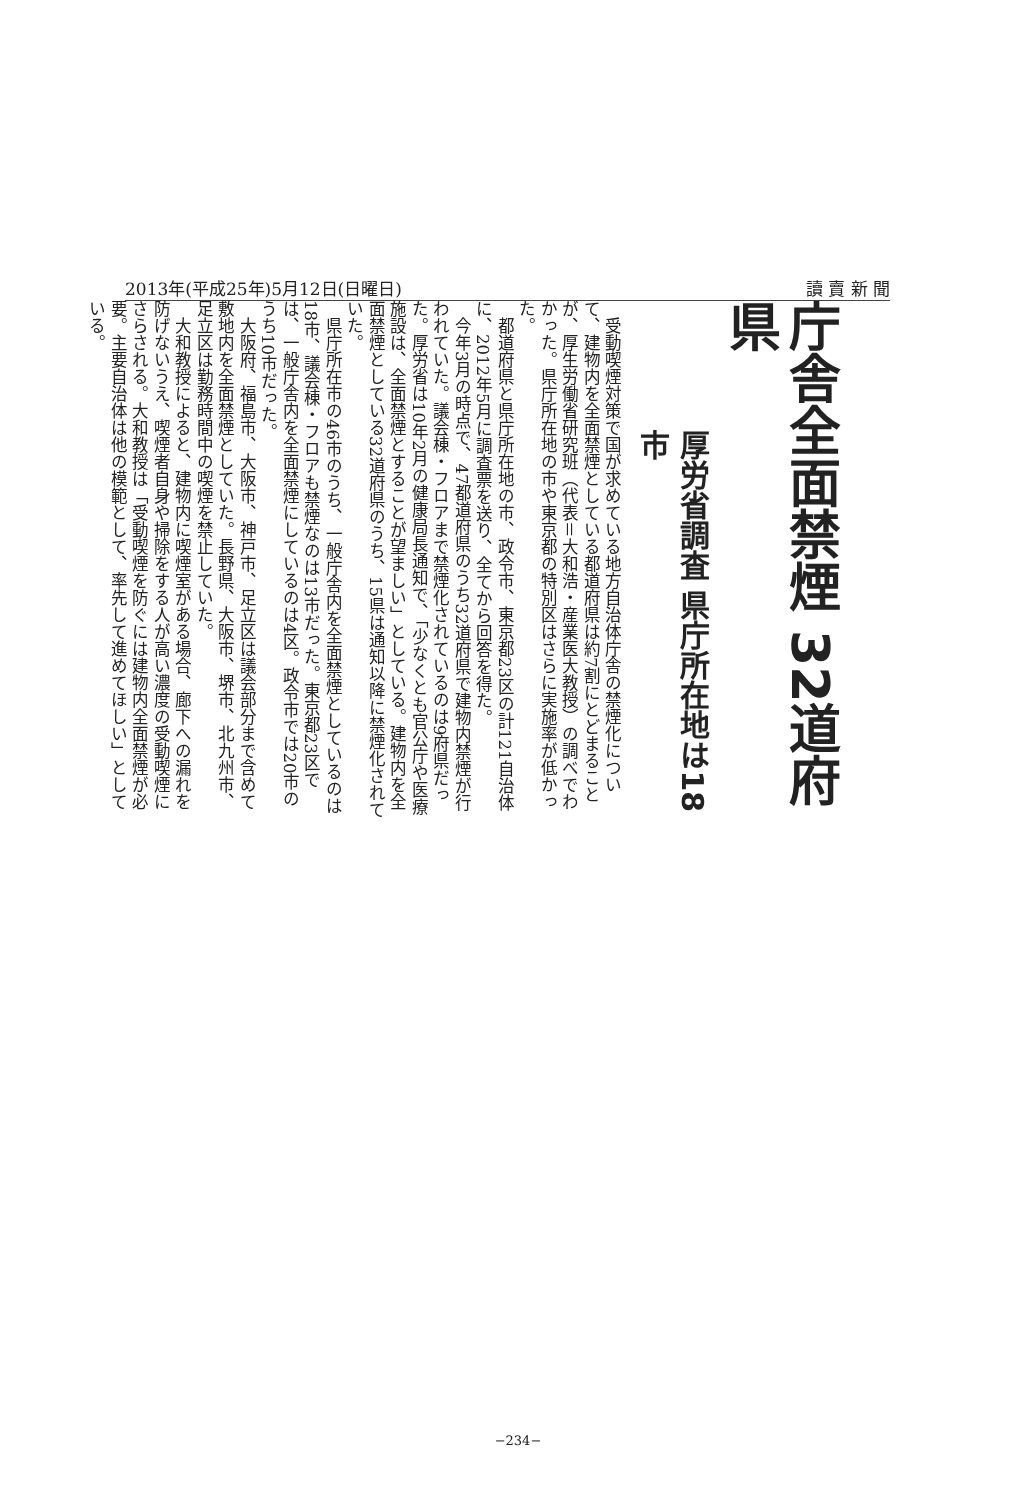2013年(平成25年)5月12日(日曜日) 讀 賣 新 聞
庁舎全面禁煙 32道府県
厚労省調査 県庁所在地は18市
受動喫煙対策で国が求めている地方自治体庁舎の禁煙化について、建物内を全面禁煙としている都道府県は約7割にとどまることが、厚生労働省研究班（代表＝大和浩・産業医大教授）の調べでわかった。県庁所在地の市や東京都の特別区はさらに実施率が低かった。
都道府県と県庁所在地の市、政令市、東京都23区の計121自治体に、2012年5月に調査票を送り、全てから回答を得た。
今年3月の時点で、47都道府県のうち32道府県で建物内禁煙が行われていた。議会棟・フロアまで禁煙化されているのは9府県だった。厚労省は10年2月の健康局長通知で、「少なくとも官公庁や医療施設は、全面禁煙とすることが望ましい」としている。建物内を全面禁煙としている32道府県のうち、15県は通知以降に禁煙化されていた。
県庁所在市の46市のうち、一般庁舎内を全面禁煙としているのは18市、議会棟・フロアも禁煙なのは13市だった。東京都23区では、一般庁舎内を全面禁煙にしているのは4区。政令市では20市のうち10市だった。
大阪府、福島市、大阪市、神戸市、足立区は議会部分まで含めて敷地内を全面禁煙としていた。長野県、大阪市、堺市、北九州市、足立区は勤務時間中の喫煙を禁止していた。
大和教授によると、建物内に喫煙室がある場合、廊下への漏れを防げないうえ、喫煙者自身や掃除をする人が高い濃度の受動喫煙にさらされる。大和教授は「受動喫煙を防ぐには建物内全面禁煙が必要。主要自治体は他の模範として、率先して進めてほしい」としている。
−234−